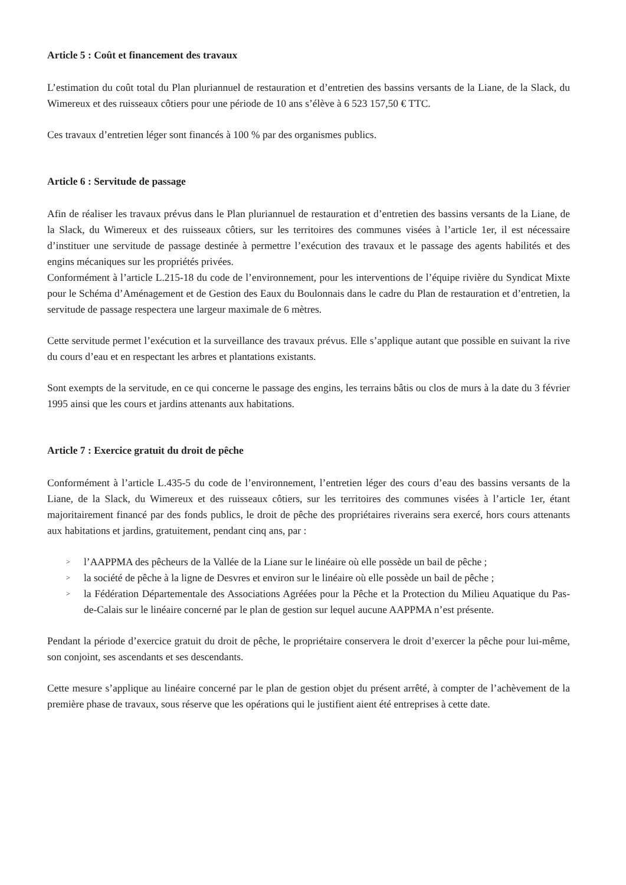Article 5 : Coût et financement des travaux
L’estimation du coût total du Plan pluriannuel de restauration et d’entretien des bassins versants de la Liane, de la Slack, du Wimereux et des ruisseaux côtiers pour une période de 10 ans s’élève à 6 523 157,50 € TTC.
Ces travaux d’entretien léger sont financés à 100 % par des organismes publics.
Article 6 : Servitude de passage
Afin de réaliser les travaux prévus dans le Plan pluriannuel de restauration et d’entretien des bassins versants de la Liane, de la Slack, du Wimereux et des ruisseaux côtiers, sur les territoires des communes visées à l’article 1er, il est nécessaire d’instituer une servitude de passage destinée à permettre l’exécution des travaux et le passage des agents habilités et des engins mécaniques sur les propriétés privées.
Conformément à l’article L.215-18 du code de l’environnement, pour les interventions de l’équipe rivière du Syndicat Mixte pour le Schéma d’Aménagement et de Gestion des Eaux du Boulonnais dans le cadre du Plan de restauration et d’entretien, la servitude de passage respectera une largeur maximale de 6 mètres.
Cette servitude permet l’exécution et la surveillance des travaux prévus. Elle s’applique autant que possible en suivant la rive du cours d’eau et en respectant les arbres et plantations existants.
Sont exempts de la servitude, en ce qui concerne le passage des engins, les terrains bâtis ou clos de murs à la date du 3 février 1995 ainsi que les cours et jardins attenants aux habitations.
Article 7 : Exercice gratuit du droit de pêche
Conformément à l’article L.435-5 du code de l’environnement, l’entretien léger des cours d’eau des bassins versants de la Liane, de la Slack, du Wimereux et des ruisseaux côtiers, sur les territoires des communes visées à l’article 1er, étant majoritairement financé par des fonds publics, le droit de pêche des propriétaires riverains sera exercé, hors cours attenants aux habitations et jardins, gratuitement, pendant cinq ans, par :
> l’AAPPMA des pêcheurs de la Vallée de la Liane sur le linéaire où elle possède un bail de pêche ;
> la société de pêche à la ligne de Desvres et environ sur le linéaire où elle possède un bail de pêche ;
> la Fédération Départementale des Associations Agréées pour la Pêche et la Protection du Milieu Aquatique du Pas-de-Calais sur le linéaire concerné par le plan de gestion sur lequel aucune AAPPMA n’est présente.
Pendant la période d’exercice gratuit du droit de pêche, le propriétaire conservera le droit d’exercer la pêche pour lui-même, son conjoint, ses ascendants et ses descendants.
Cette mesure s’applique au linéaire concerné par le plan de gestion objet du présent arrêté, à compter de l’achèvement de la première phase de travaux, sous réserve que les opérations qui le justifient aient été entreprises à cette date.